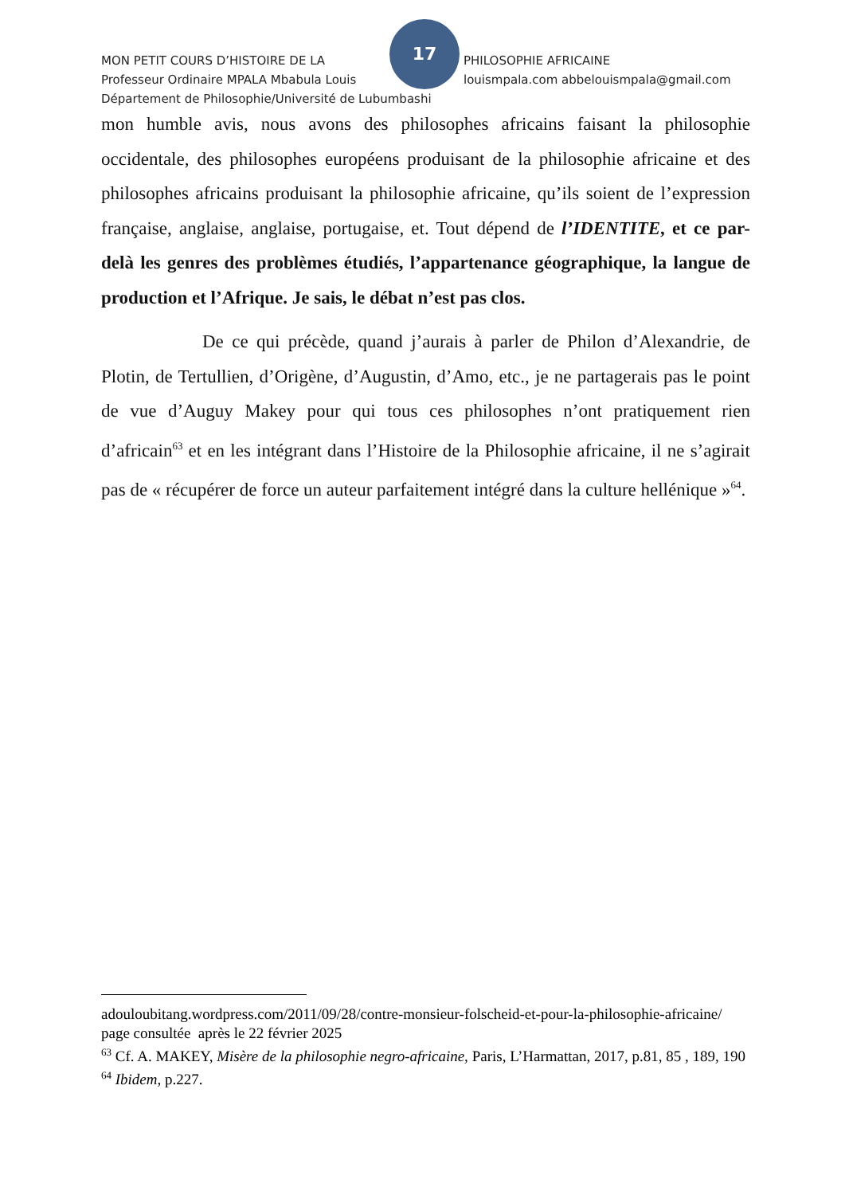17
MON PETIT COURS D’HISTOIRE DE LA PHILOSOPHIE AFRICAINE
Professeur Ordinaire MPALA Mbabula Louis louismpala.com abbelouismpala@gmail.com
Département de Philosophie/Université de Lubumbashi
mon humble avis, nous avons des philosophes africains faisant la philosophie occidentale, des philosophes européens produisant de la philosophie africaine et des philosophes africains produisant la philosophie africaine, qu’ils soient de l’expression française, anglaise, anglaise, portugaise, et. Tout dépend de l’IDENTITE, et ce par-delà les genres des problèmes étudiés, l’appartenance géographique, la langue de production et l’Afrique. Je sais, le débat n’est pas clos.
De ce qui précède, quand j’aurais à parler de Philon d’Alexandrie, de Plotin, de Tertullien, d’Origène, d’Augustin, d’Amo, etc., je ne partagerais pas le point de vue d’Auguy Makey pour qui tous ces philosophes n’ont pratiquement rien d’africain<sup>63</sup> et en les intégrant dans l’Histoire de la Philosophie africaine, il ne s’agirait pas de « récupérer de force un auteur parfaitement intégré dans la culture hellénique »<sup>64</sup>.
adouloubitang.wordpress.com/2011/09/28/contre-monsieur-folscheid-et-pour-la-philosophie-africaine/ page consultée après le 22 février 2025
<sup>63</sup> Cf. A. MAKEY, Misère de la philosophie negro-africaine, Paris, L’Harmattan, 2017, p.81, 85 , 189, 190
<sup>64</sup> Ibidem, p.227.